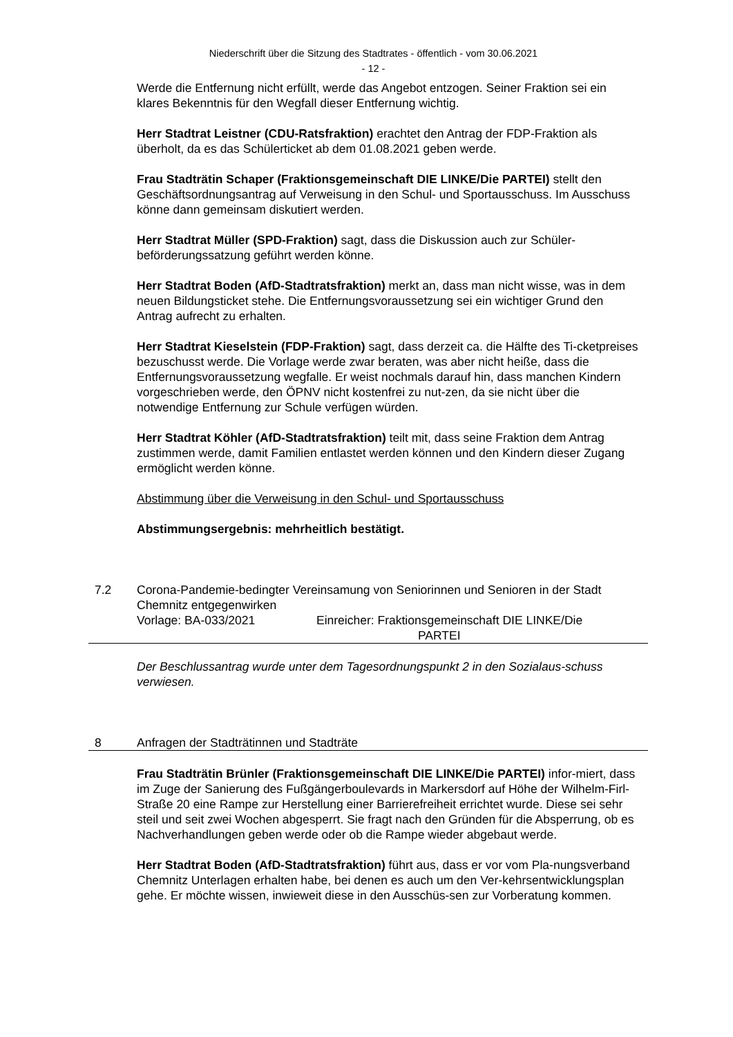Niederschrift über die Sitzung des Stadtrates - öffentlich - vom 30.06.2021
- 12 -
Werde die Entfernung nicht erfüllt, werde das Angebot entzogen. Seiner Fraktion sei ein klares Bekenntnis für den Wegfall dieser Entfernung wichtig.
Herr Stadtrat Leistner (CDU-Ratsfraktion) erachtet den Antrag der FDP-Fraktion als überholt, da es das Schülerticket ab dem 01.08.2021 geben werde.
Frau Stadträtin Schaper (Fraktionsgemeinschaft DIE LINKE/Die PARTEI) stellt den Geschäftsordnungsantrag auf Verweisung in den Schul- und Sportausschuss. Im Ausschuss könne dann gemeinsam diskutiert werden.
Herr Stadtrat Müller (SPD-Fraktion) sagt, dass die Diskussion auch zur Schüler-beförderungssatzung geführt werden könne.
Herr Stadtrat Boden (AfD-Stadtratsfraktion) merkt an, dass man nicht wisse, was in dem neuen Bildungsticket stehe. Die Entfernungsvoraussetzung sei ein wichtiger Grund den Antrag aufrecht zu erhalten.
Herr Stadtrat Kieselstein (FDP-Fraktion) sagt, dass derzeit ca. die Hälfte des Ti-cketpreises bezuschusst werde. Die Vorlage werde zwar beraten, was aber nicht heiße, dass die Entfernungsvoraussetzung wegfalle. Er weist nochmals darauf hin, dass manchen Kindern vorgeschrieben werde, den ÖPNV nicht kostenfrei zu nut-zen, da sie nicht über die notwendige Entfernung zur Schule verfügen würden.
Herr Stadtrat Köhler (AfD-Stadtratsfraktion) teilt mit, dass seine Fraktion dem Antrag zustimmen werde, damit Familien entlastet werden können und den Kindern dieser Zugang ermöglicht werden könne.
Abstimmung über die Verweisung in den Schul- und Sportausschuss
Abstimmungsergebnis: mehrheitlich bestätigt.
7.2 Corona-Pandemie-bedingter Vereinsamung von Seniorinnen und Senioren in der Stadt Chemnitz entgegenwirken
Vorlage: BA-033/2021 Einreicher: Fraktionsgemeinschaft DIE LINKE/Die
PARTEI
Der Beschlussantrag wurde unter dem Tagesordnungspunkt 2 in den Sozialaus-schuss verwiesen.
8 Anfragen der Stadträtinnen und Stadträte
Frau Stadträtin Brünler (Fraktionsgemeinschaft DIE LINKE/Die PARTEI) infor-miert, dass im Zuge der Sanierung des Fußgängerboulevards in Markersdorf auf Höhe der Wilhelm-Firl-Straße 20 eine Rampe zur Herstellung einer Barrierefreiheit errichtet wurde. Diese sei sehr steil und seit zwei Wochen abgesperrt. Sie fragt nach den Gründen für die Absperrung, ob es Nachverhandlungen geben werde oder ob die Rampe wieder abgebaut werde.
Herr Stadtrat Boden (AfD-Stadtratsfraktion) führt aus, dass er vor vom Pla-nungsverband Chemnitz Unterlagen erhalten habe, bei denen es auch um den Ver-kehrsentwicklungsplan gehe. Er möchte wissen, inwieweit diese in den Ausschüs-sen zur Vorberatung kommen.